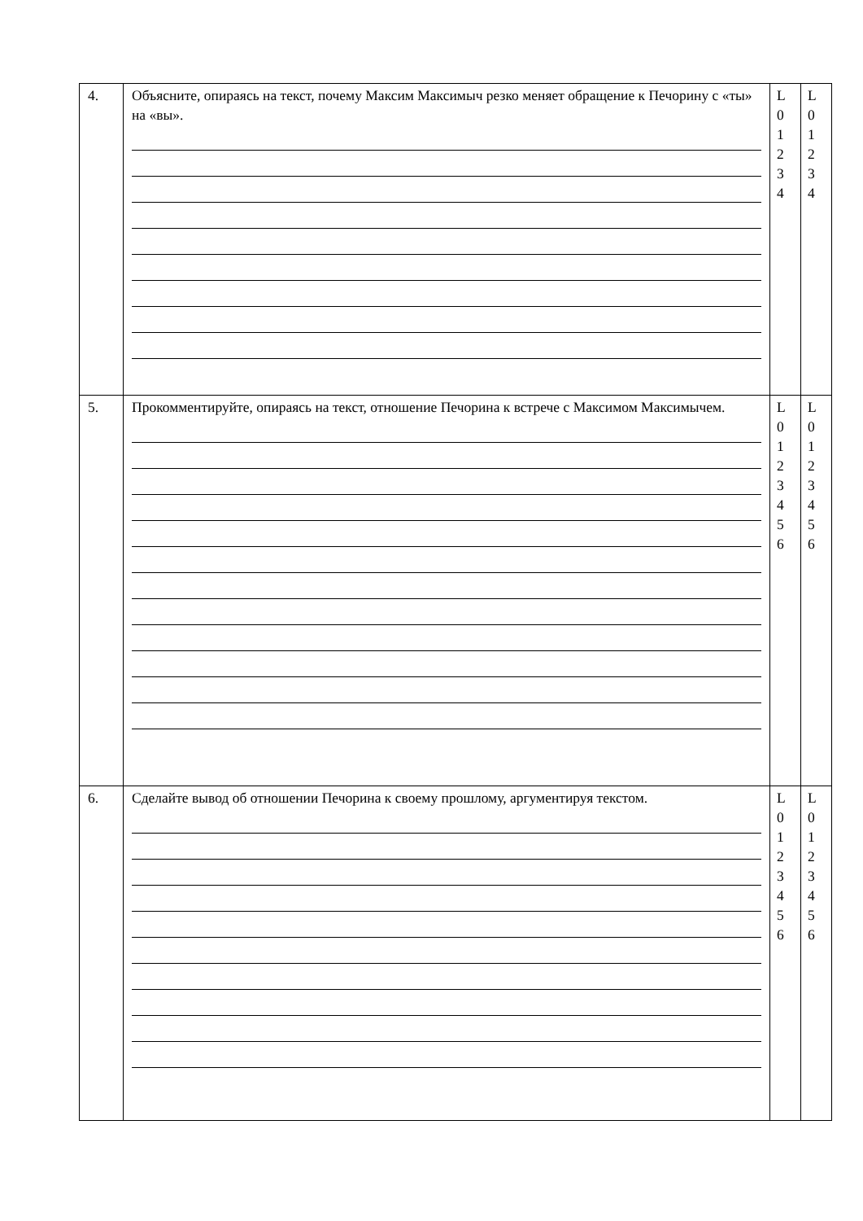| 4. | Объясните, опираясь на текст, почему Максим Максимыч резко меняет обращение к Печорину с «ты» на «вы». | L 0 1 2 3 4 | L 0 1 2 3 4 |
| 5. | Прокомментируйте, опираясь на текст, отношение Печорина к встрече с Максимом Максимычем. | L 0 1 2 3 4 5 6 | L 0 1 2 3 4 5 6 |
| 6. | Сделайте вывод об отношении Печорина к своему прошлому, аргументируя текстом. | L 0 1 2 3 4 5 6 | L 0 1 2 3 4 5 6 |